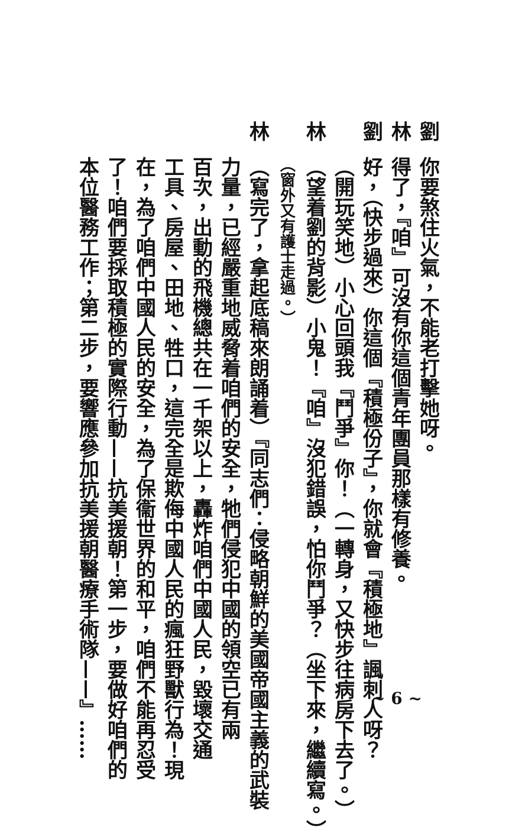劉你要煞住火氣，不能老打擊她呀。
林得了，『咱』可沒有你這個青年團員那樣有修養。
劉好，（快步過來）你這個『積極份子』，你就會『積極地』諷刺人呀？
（開玩笑地）小心回頭我『鬥爭』你！（一轉身，又快步往病房下去了。）
林（望着劉的背影）小鬼！『咱』沒犯錯誤，怕你鬥爭？（坐下來，繼續寫。）
（窗外又有護士走過。）
林（寫完了，拿起底稿來朗誦着）『同志們：侵略朝鮮的美國帝國主義的武裝
力量，已經嚴重地威脅着咱們的安全，牠們侵犯中國的領空已有兩
百次，出動的飛機總共在一千架以上，轟炸咱們中國人民，毀壞交通
工具、房屋、田地、牲口，這完全是欺侮中國人民的瘋狂野獸行為！現
在，為了咱們中國人民的安全，為了保衞世界的和平，咱們不能再忍受
了！咱們要採取積極的實際行動——抗美援朝！第一步，要做好咱們的
本位醫務工作；第二步，要響應參加抗美援朝醫療手術隊——』……
~ 6 ~